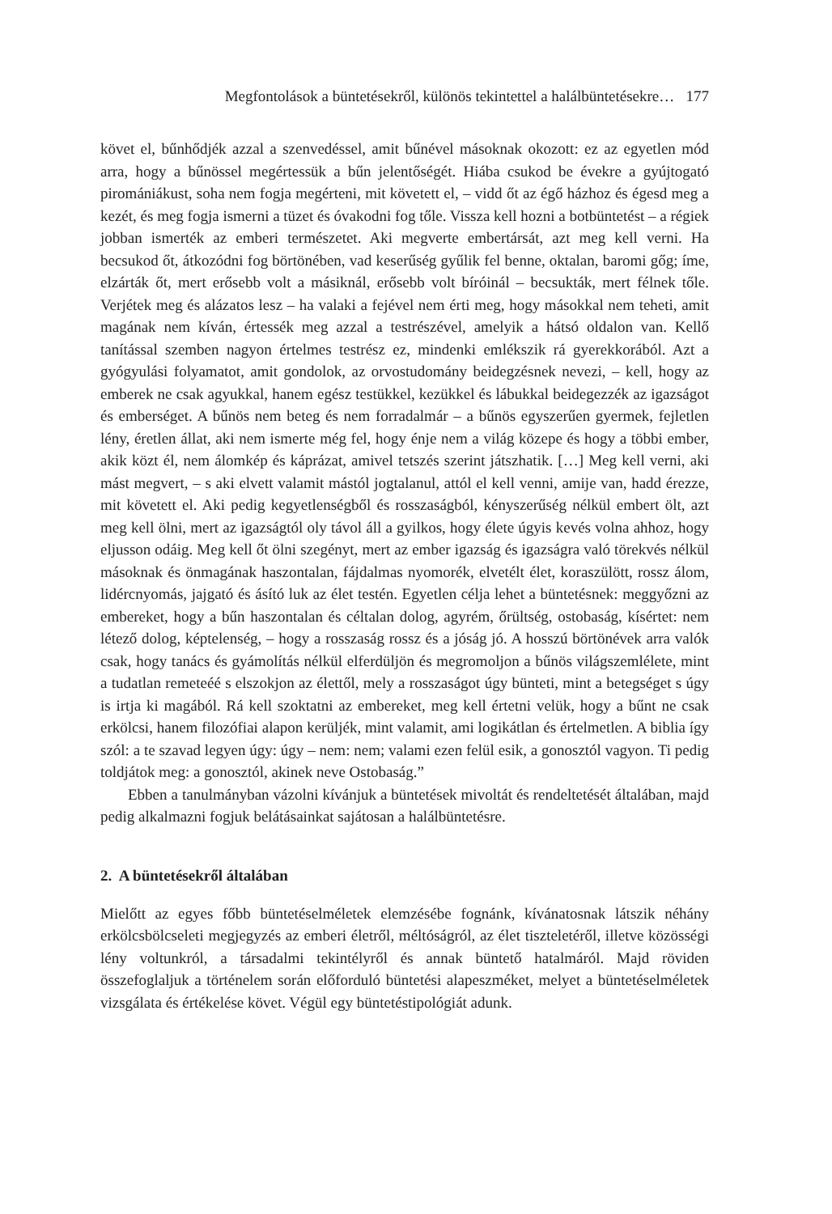Megfontolások a büntetésekről, különös tekintettel a halálbüntetésekre… 177
követ el, bűnhődjék azzal a szenvedéssel, amit bűnével másoknak okozott: ez az egyetlen mód arra, hogy a bűnössel megértessük a bűn jelentőségét. Hiába csukod be évekre a gyújtogató piromániákust, soha nem fogja megérteni, mit követett el, – vidd őt az égő házhoz és égesd meg a kezét, és meg fogja ismerni a tüzet és óvakodni fog tőle. Vissza kell hozni a botbüntetést – a régiek jobban ismerték az emberi természetet. Aki megverte embertársát, azt meg kell verni. Ha becsukod őt, átkozódni fog börtönében, vad keserűség gyűlik fel benne, oktalan, baromi gőg; íme, elzárták őt, mert erősebb volt a másiknál, erősebb volt bíróinál – becsukták, mert félnek tőle. Verjétek meg és alázatos lesz – ha valaki a fejével nem érti meg, hogy másokkal nem teheti, amit magának nem kíván, értessék meg azzal a testrészével, amelyik a hátsó oldalon van. Kellő tanítással szemben nagyon értelmes testrész ez, mindenki emlékszik rá gyerekkorából. Azt a gyógyulási folyamatot, amit gondolok, az orvostudomány beidegzésnek nevezi, – kell, hogy az emberek ne csak agyukkal, hanem egész testükkel, kezükkel és lábukkal beidegezzék az igazságot és emberséget. A bűnös nem beteg és nem forradalmár – a bűnös egyszerűen gyermek, fejletlen lény, éretlen állat, aki nem ismerte még fel, hogy énje nem a világ közepe és hogy a többi ember, akik közt él, nem álomkép és káprázat, amivel tetszés szerint játszhatik. […] Meg kell verni, aki mást megvert, – s aki elvett valamit mástól jogtalanul, attól el kell venni, amije van, hadd érezze, mit követett el. Aki pedig kegyetlenségből és rosszaságból, kényszerűség nélkül embert ölt, azt meg kell ölni, mert az igazságtól oly távol áll a gyilkos, hogy élete úgyis kevés volna ahhoz, hogy eljusson odáig. Meg kell őt ölni szegényt, mert az ember igazság és igazságra való törekvés nélkül másoknak és önmagának haszontalan, fájdalmas nyomorék, elvetélt élet, koraszülött, rossz álom, lidércnyomás, jajgató és ásító luk az élet testén. Egyetlen célja lehet a büntetésnek: meggyőzni az embereket, hogy a bűn haszontalan és céltalan dolog, agyrém, őrültség, ostobaság, kísértet: nem létező dolog, képtelenség, – hogy a rosszaság rossz és a jóság jó. A hosszú börtönévek arra valók csak, hogy tanács és gyámolítás nélkül elferdüljön és megromoljon a bűnös világszemlélete, mint a tudatlan remeteéé s elszokjon az élettől, mely a rosszaságot úgy bünteti, mint a betegséget s úgy is irtja ki magából. Rá kell szoktatni az embereket, meg kell értetni velük, hogy a bűnt ne csak erkölcsi, hanem filozófiai alapon kerüljék, mint valamit, ami logikátlan és értelmetlen. A biblia így szól: a te szavad legyen úgy: úgy – nem: nem; valami ezen felül esik, a gonosztól vagyon. Ti pedig toldjátok meg: a gonosztól, akinek neve Ostobaság.”
Ebben a tanulmányban vázolni kívánjuk a büntetések mivoltát és rendeltetését általában, majd pedig alkalmazni fogjuk belátásainkat sajátosan a halálbüntetésre.
2. A büntetésekről általában
Mielőtt az egyes főbb büntetéselméletek elemzésébe fognánk, kívánatosnak látszik néhány erkölcsbölcseleti megjegyzés az emberi életről, méltóságról, az élet tiszteletéről, illetve közösségi lény voltunkról, a társadalmi tekintélyről és annak büntető hatalmáról. Majd röviden összefoglaljuk a történelem során előforduló büntetési alapeszméket, melyet a büntetéselméletek vizsgálata és értékelése követ. Végül egy büntetéstipológiát adunk.